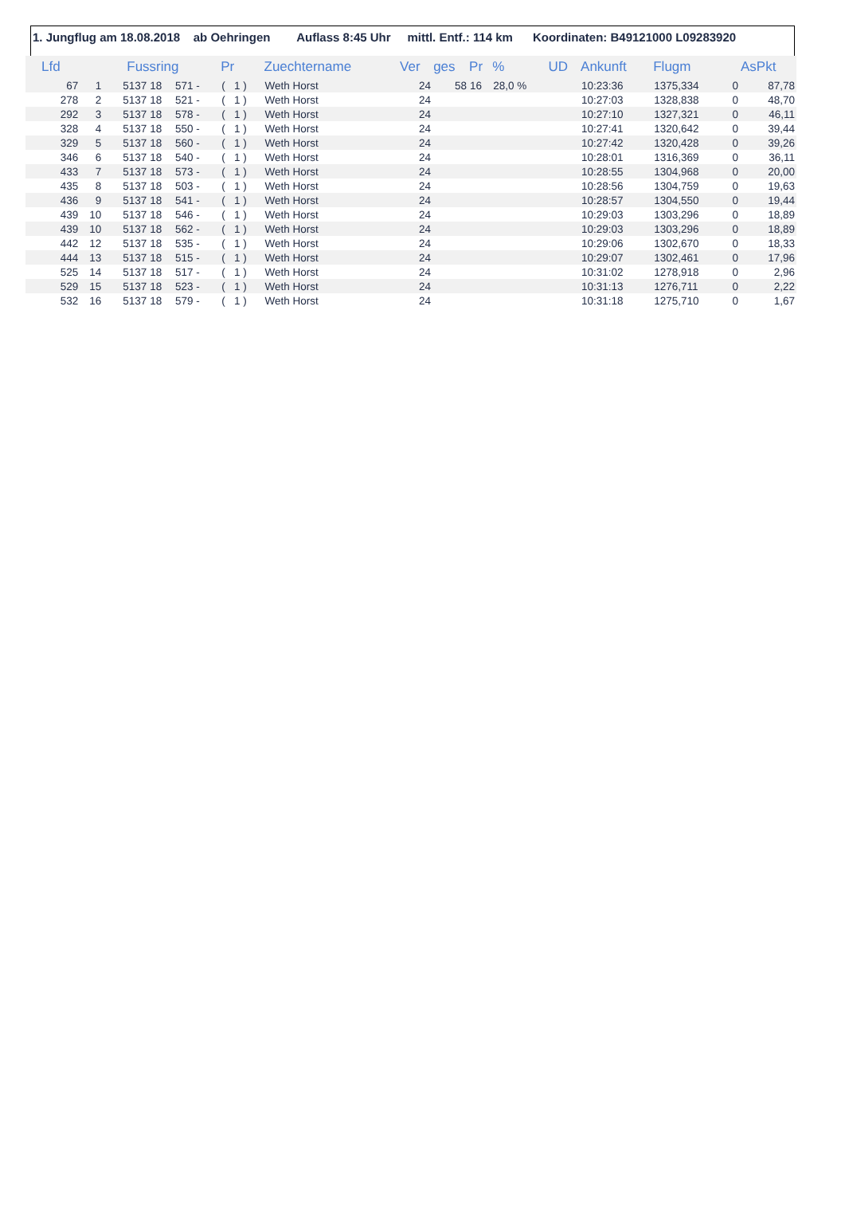1. Jungflug am 18.08.2018 ab Oehringen Auflass 8:45 Uhr mittl. Entf.: 114 km Koordinaten: B49121000 L09283920
| Lfd | | Fussring | | | Pr | Zuechtername | Ver | ges | Pr | % | UD | Ankunft | Flugm | | AsPkt |
| --- | --- | --- | --- | --- | --- | --- | --- | --- | --- | --- | --- | --- | --- | --- | --- |
| 67 | 1 | 5137 | 18 | 571 - | ( 1 ) | Weth Horst | 24 | 58 | 16 | 28,0 % | | 10:23:36 | 1375,334 | 0 | 87,78 |
| 278 | 2 | 5137 | 18 | 521 - | ( 1 ) | Weth Horst | 24 | | | | | 10:27:03 | 1328,838 | 0 | 48,70 |
| 292 | 3 | 5137 | 18 | 578 - | ( 1 ) | Weth Horst | 24 | | | | | 10:27:10 | 1327,321 | 0 | 46,11 |
| 328 | 4 | 5137 | 18 | 550 - | ( 1 ) | Weth Horst | 24 | | | | | 10:27:41 | 1320,642 | 0 | 39,44 |
| 329 | 5 | 5137 | 18 | 560 - | ( 1 ) | Weth Horst | 24 | | | | | 10:27:42 | 1320,428 | 0 | 39,26 |
| 346 | 6 | 5137 | 18 | 540 - | ( 1 ) | Weth Horst | 24 | | | | | 10:28:01 | 1316,369 | 0 | 36,11 |
| 433 | 7 | 5137 | 18 | 573 - | ( 1 ) | Weth Horst | 24 | | | | | 10:28:55 | 1304,968 | 0 | 20,00 |
| 435 | 8 | 5137 | 18 | 503 - | ( 1 ) | Weth Horst | 24 | | | | | 10:28:56 | 1304,759 | 0 | 19,63 |
| 436 | 9 | 5137 | 18 | 541 - | ( 1 ) | Weth Horst | 24 | | | | | 10:28:57 | 1304,550 | 0 | 19,44 |
| 439 | 10 | 5137 | 18 | 546 - | ( 1 ) | Weth Horst | 24 | | | | | 10:29:03 | 1303,296 | 0 | 18,89 |
| 439 | 10 | 5137 | 18 | 562 - | ( 1 ) | Weth Horst | 24 | | | | | 10:29:03 | 1303,296 | 0 | 18,89 |
| 442 | 12 | 5137 | 18 | 535 - | ( 1 ) | Weth Horst | 24 | | | | | 10:29:06 | 1302,670 | 0 | 18,33 |
| 444 | 13 | 5137 | 18 | 515 - | ( 1 ) | Weth Horst | 24 | | | | | 10:29:07 | 1302,461 | 0 | 17,96 |
| 525 | 14 | 5137 | 18 | 517 - | ( 1 ) | Weth Horst | 24 | | | | | 10:31:02 | 1278,918 | 0 | 2,96 |
| 529 | 15 | 5137 | 18 | 523 - | ( 1 ) | Weth Horst | 24 | | | | | 10:31:13 | 1276,711 | 0 | 2,22 |
| 532 | 16 | 5137 | 18 | 579 - | ( 1 ) | Weth Horst | 24 | | | | | 10:31:18 | 1275,710 | 0 | 1,67 |